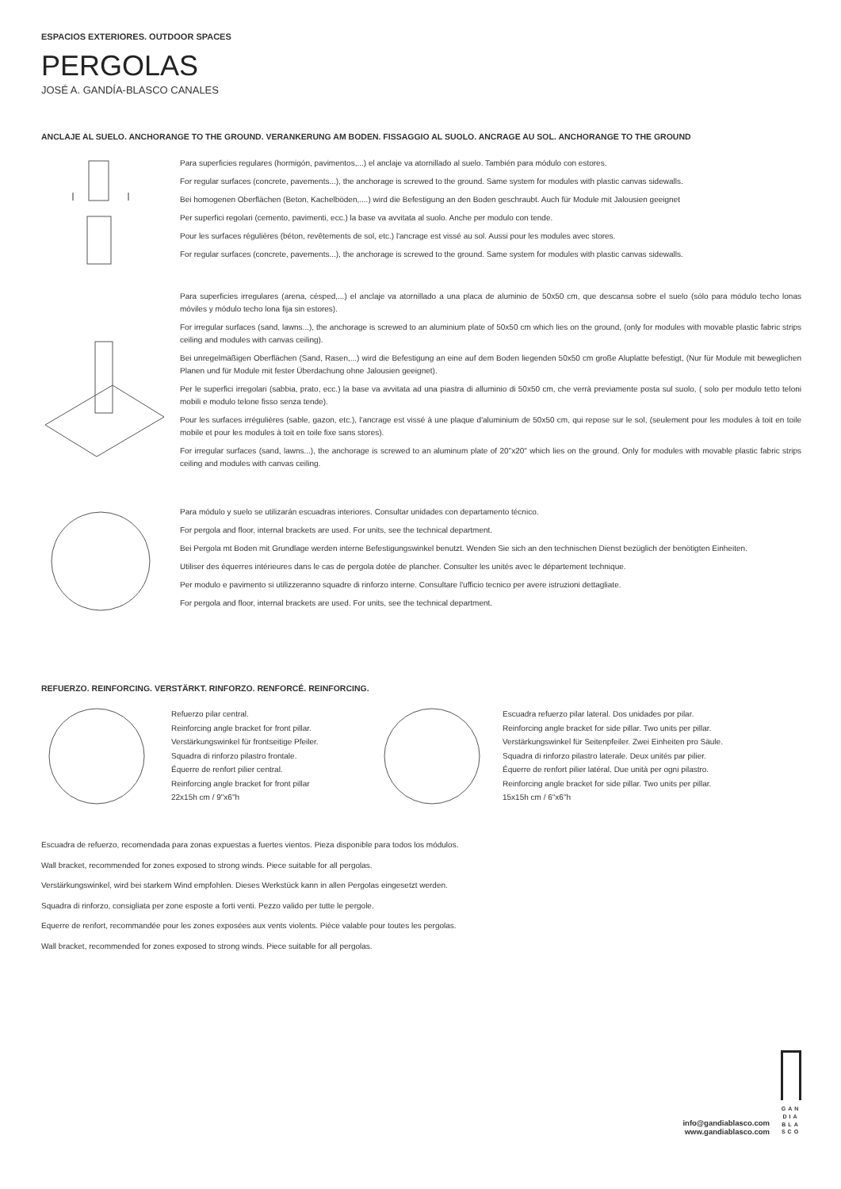ESPACIOS EXTERIORES. OUTDOOR SPACES
PERGOLAS
JOSÉ A. GANDÍA-BLASCO CANALES
ANCLAJE AL SUELO. ANCHORANGE TO THE GROUND. VERANKERUNG AM BODEN. FISSAGGIO AL SUOLO. ANCRAGE AU SOL. ANCHORANGE TO THE GROUND
Para superficies regulares (hormigón, pavimentos,...) el anclaje va atornillado al suelo. También para módulo con estores.
For regular surfaces (concrete, pavements...), the anchorage is screwed to the ground. Same system for modules with plastic canvas sidewalls.
Bei homogenen Oberflächen (Beton, Kachelböden,....) wird die Befestigung an den Boden geschraubt. Auch für Module mit Jalousien geeignet
Per superfici regolari (cemento, pavimenti, ecc.) la base va avvitata al suolo. Anche per modulo con tende.
Pour les surfaces régulières (béton, revêtements de sol, etc.) l'ancrage est vissé au sol. Aussi pour les modules avec stores.
For regular surfaces (concrete, pavements...), the anchorage is screwed to the ground. Same system for modules with plastic canvas sidewalls.
Para superficies irregulares (arena, césped,...) el anclaje va atornillado a una placa de aluminio de 50x50 cm, que descansa sobre el suelo (sólo para módulo techo lonas móviles y módulo techo lona fija sin estores).
For irregular surfaces (sand, lawns...), the anchorage is screwed to an aluminium plate of 50x50 cm which lies on the ground, (only for modules with movable plastic fabric strips ceiling and modules with canvas ceiling).
Bei unregelmäßigen Oberflächen (Sand, Rasen,...) wird die Befestigung an eine auf dem Boden liegenden 50x50 cm große Aluplatte befestigt, (Nur für Module mit beweglichen Planen und für Module mit fester Überdachung ohne Jalousien geeignet).
Per le superfici irregolari (sabbia, prato, ecc.) la base va avvitata ad una piastra di alluminio di 50x50 cm, che verrà previamente posta sul suolo, ( solo per modulo tetto teloni mobili e modulo telone fisso senza tende).
Pour les surfaces irrégulières (sable, gazon, etc.), l'ancrage est vissé à une plaque d'aluminium de 50x50 cm, qui repose sur le sol, (seulement pour les modules à toit en toile mobile et pour les modules à toit en toile fixe sans stores).
For irregular surfaces (sand, lawns...), the anchorage is screwed to an aluminum plate of 20"x20" which lies on the ground. Only for modules with movable plastic fabric strips ceiling and modules with canvas ceiling.
Para módulo y suelo se utilizarán escuadras interiores. Consultar unidades con departamento técnico.
For pergola and floor, internal brackets are used. For units, see the technical department.
Bei Pergola mt Boden mit Grundlage werden interne Befestigungswinkel benutzt. Wenden Sie sich an den technischen Dienst bezüglich der benötigten Einheiten.
Utiliser des équerres intérieures dans le cas de pergola dotée de plancher. Consulter les unités avec le département technique.
Per modulo e pavimento si utilizzeranno squadre di rinforzo interne. Consultare l'ufficio tecnico per avere istruzioni dettagliate.
For pergola and floor, internal brackets are used. For units, see the technical department.
REFUERZO. REINFORCING. VERSTÄRKT. RINFORZO. RENFORCÉ. REINFORCING.
Refuerzo pilar central.
Reinforcing angle bracket for front pillar.
Verstärkungswinkel für frontseitige Pfeiler.
Squadra di rinforzo pilastro frontale.
Équerre de renfort pilier central.
Reinforcing angle bracket for front pillar
22x15h cm / 9"x6"h
Escuadra refuerzo pilar lateral. Dos unidades por pilar.
Reinforcing angle bracket for side pillar. Two units per pillar.
Verstärkungswinkel für Seitenpfeiler. Zwei Einheiten pro Säule.
Squadra di rinforzo pilastro laterale. Deux unités par pilier.
Équerre de renfort pilier latéral. Due unità per ogni pilastro.
Reinforcing angle bracket for side pillar. Two units per pillar.
15x15h cm / 6"x6"h
Escuadra de refuerzo, recomendada para zonas expuestas a fuertes vientos. Pieza disponible para todos los módulos.
Wall bracket, recommended for zones exposed to strong winds. Piece suitable for all pergolas.
Verstärkungswinkel, wird bei starkem Wind empfohlen. Dieses Werkstück kann in allen Pergolas eingesetzt werden.
Squadra di rinforzo, consigliata per zone esposte a forti venti. Pezzo valido per tutte le pergole.
Equerre de renfort, recommandée pour les zones exposées aux vents violents. Pièce valable pour toutes les pergolas.
Wall bracket, recommended for zones exposed to strong winds. Piece suitable for all pergolas.
info@gandiablasco.com
www.gandiablasco.com
GAN
DIA
BLA
SCO